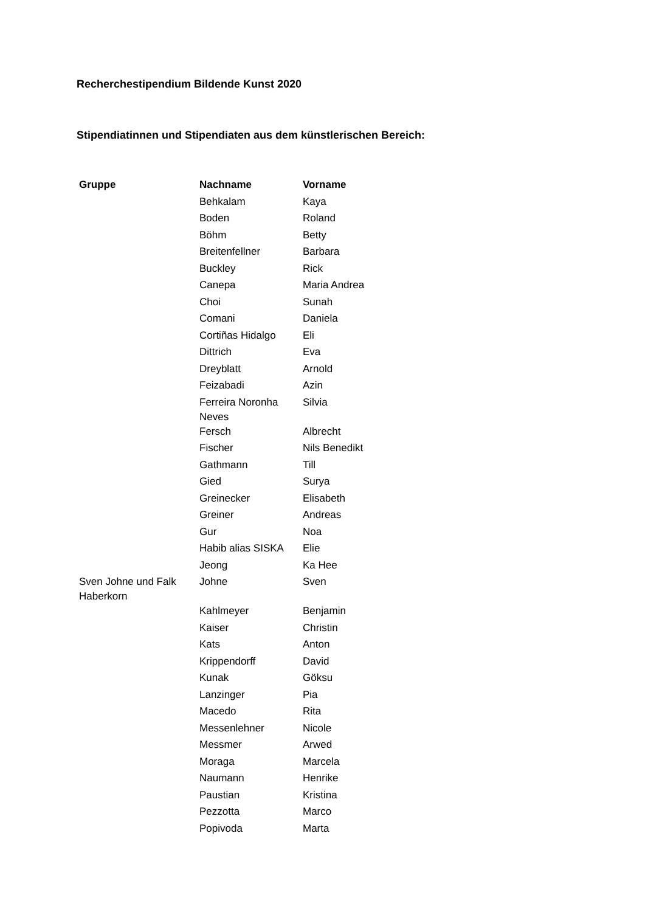Recherchestipendium Bildende Kunst 2020
Stipendiatinnen und Stipendiaten aus dem künstlerischen Bereich:
| Gruppe | Nachname | Vorname |
| --- | --- | --- |
| | Behkalam | Kaya |
| | Boden | Roland |
| | Böhm | Betty |
| | Breitenfellner | Barbara |
| | Buckley | Rick |
| | Canepa | Maria Andrea |
| | Choi | Sunah |
| | Comani | Daniela |
| | Cortiñas Hidalgo | Eli |
| | Dittrich | Eva |
| | Dreyblatt | Arnold |
| | Feizabadi | Azin |
| | Ferreira Noronha Neves | Silvia |
| | Fersch | Albrecht |
| | Fischer | Nils Benedikt |
| | Gathmann | Till |
| | Gied | Surya |
| | Greinecker | Elisabeth |
| | Greiner | Andreas |
| | Gur | Noa |
| | Habib alias SISKA | Elie |
| | Jeong | Ka Hee |
| Sven Johne und Falk Haberkorn | Johne | Sven |
| | Kahlmeyer | Benjamin |
| | Kaiser | Christin |
| | Kats | Anton |
| | Krippendorff | David |
| | Kunak | Göksu |
| | Lanzinger | Pia |
| | Macedo | Rita |
| | Messenlehner | Nicole |
| | Messmer | Arwed |
| | Moraga | Marcela |
| | Naumann | Henrike |
| | Paustian | Kristina |
| | Pezzotta | Marco |
| | Popivoda | Marta |